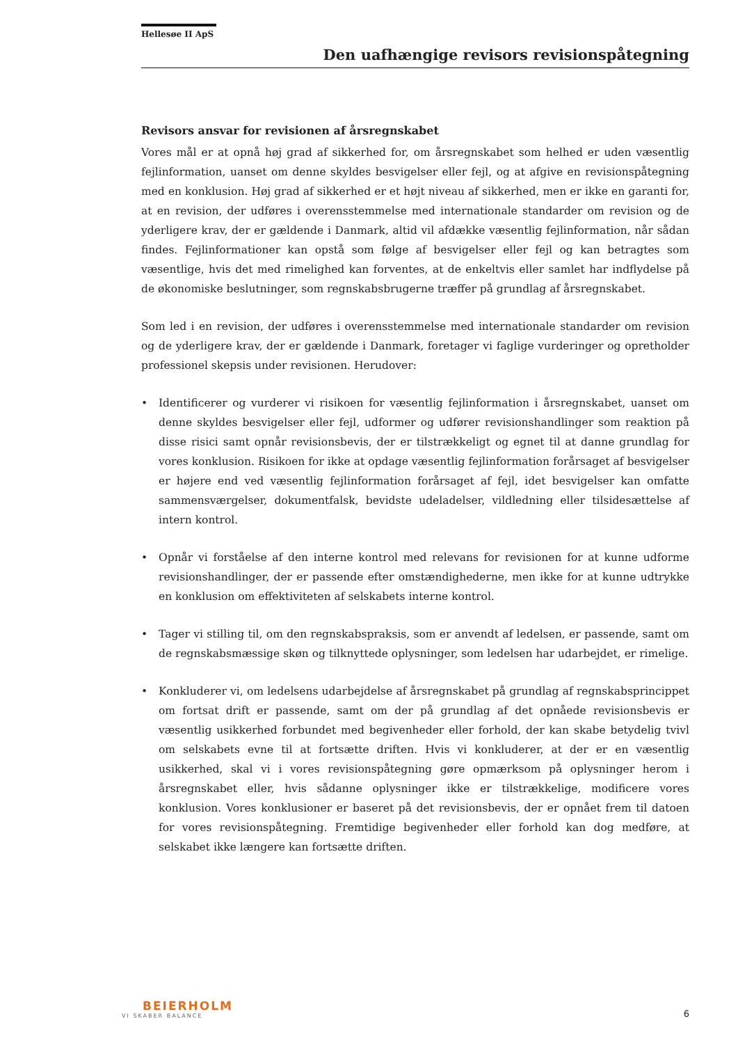Hellesøe II ApS
Den uafhængige revisors revisionspåtegning
Revisors ansvar for revisionen af årsregnskabet
Vores mål er at opnå høj grad af sikkerhed for, om årsregnskabet som helhed er uden væsentlig fejlinformation, uanset om denne skyldes besvigelser eller fejl, og at afgive en revisionspåtegning med en konklusion. Høj grad af sikkerhed er et højt niveau af sikkerhed, men er ikke en garanti for, at en revision, der udføres i overensstemmelse med internationale standarder om revision og de yderligere krav, der er gældende i Danmark, altid vil afdække væsentlig fejlinformation, når sådan findes. Fejlinformationer kan opstå som følge af besvigelser eller fejl og kan betragtes som væsentlige, hvis det med rimelighed kan forventes, at de enkeltvis eller samlet har indflydelse på de økonomiske beslutninger, som regnskabsbrugerne træffer på grundlag af årsregnskabet.
Som led i en revision, der udføres i overensstemmelse med internationale standarder om revision og de yderligere krav, der er gældende i Danmark, foretager vi faglige vurderinger og opretholder professionel skepsis under revisionen. Herudover:
• Identificerer og vurderer vi risikoen for væsentlig fejlinformation i årsregnskabet, uanset om denne skyldes besvigelser eller fejl, udformer og udfører revisionshandlinger som reaktion på disse risici samt opnår revisionsbevis, der er tilstrækkeligt og egnet til at danne grundlag for vores konklusion. Risikoen for ikke at opdage væsentlig fejlinformation forårsaget af besvigelser er højere end ved væsentlig fejlinformation forårsaget af fejl, idet besvigelser kan omfatte sammensværgelser, dokumentfalsk, bevidste udeladelser, vildledning eller tilsidesættelse af intern kontrol.
• Opnår vi forståelse af den interne kontrol med relevans for revisionen for at kunne udforme revisionshandlinger, der er passende efter omstændighederne, men ikke for at kunne udtrykke en konklusion om effektiviteten af selskabets interne kontrol.
• Tager vi stilling til, om den regnskabspraksis, som er anvendt af ledelsen, er passende, samt om de regnskabsmæssige skøn og tilknyttede oplysninger, som ledelsen har udarbejdet, er rimelige.
• Konkluderer vi, om ledelsens udarbejdelse af årsregnskabet på grundlag af regnskabsprincippet om fortsat drift er passende, samt om der på grundlag af det opnåede revisionsbevis er væsentlig usikkerhed forbundet med begivenheder eller forhold, der kan skabe betydelig tvivl om selskabets evne til at fortsætte driften. Hvis vi konkluderer, at der er en væsentlig usikkerhed, skal vi i vores revisionspåtegning gøre opmærksom på oplysninger herom i årsregnskabet eller, hvis sådanne oplysninger ikke er tilstrækkelige, modificere vores konklusion. Vores konklusioner er baseret på det revisionsbevis, der er opnået frem til datoen for vores revisionspåtegning. Fremtidige begivenheder eller forhold kan dog medføre, at selskabet ikke længere kan fortsætte driften.
BEIERHOLM
VI SKABER BALANCE
6